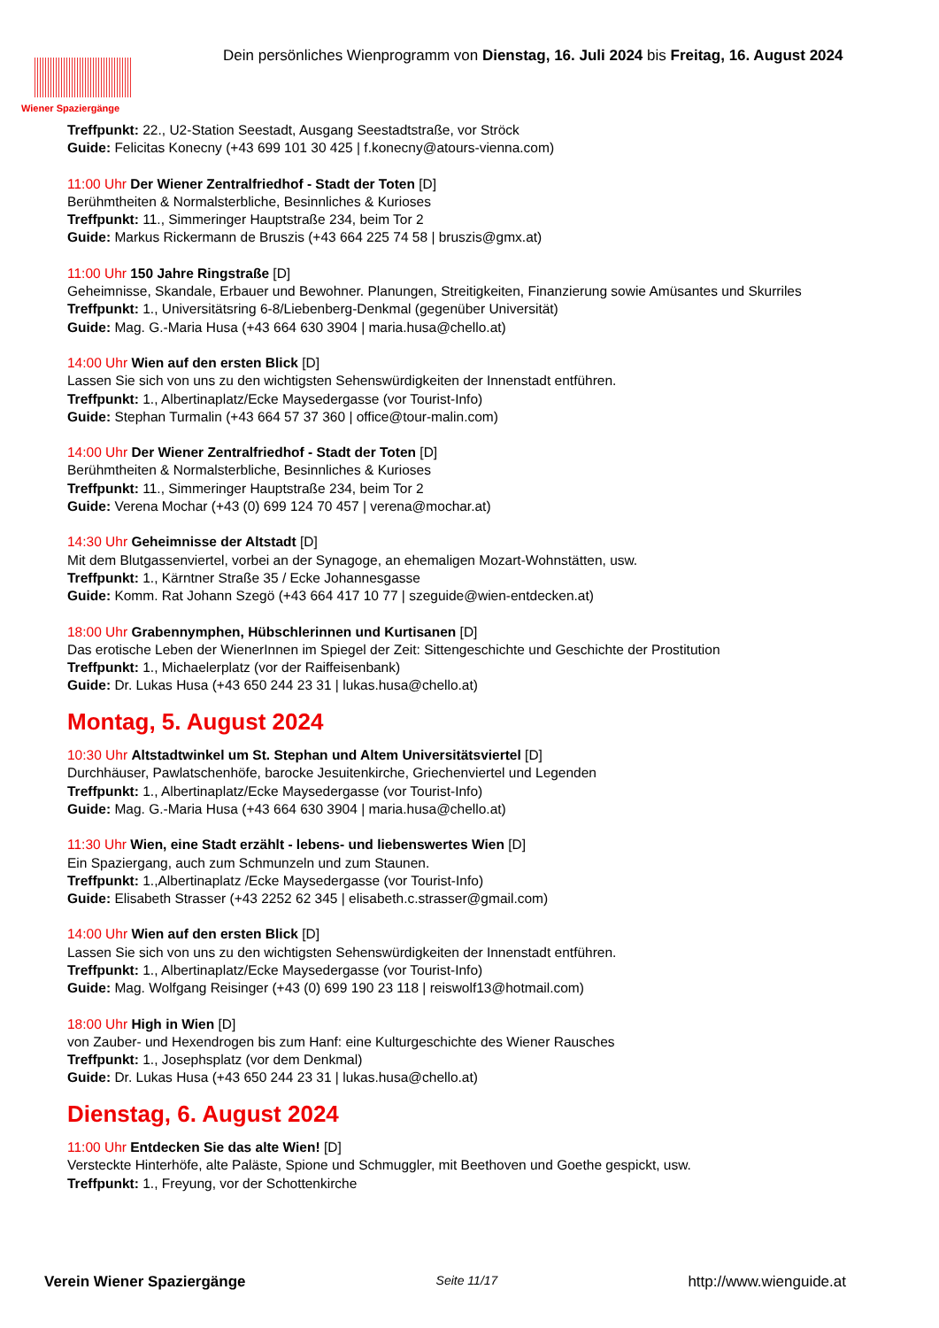Wiener Spaziergänge
Dein persönliches Wienprogramm von Dienstag, 16. Juli 2024 bis Freitag, 16. August 2024
Treffpunkt: 22., U2-Station Seestadt, Ausgang Seestadtstraße, vor Ströck
Guide: Felicitas Konecny (+43 699 101 30 425 | f.konecny@atours-vienna.com)
11:00 Uhr Der Wiener Zentralfriedhof - Stadt der Toten [D]
Berühmtheiten & Normalsterbliche, Besinnliches & Kurioses
Treffpunkt: 11., Simmeringer Hauptstraße 234, beim Tor 2
Guide: Markus Rickermann de Bruszis (+43 664 225 74 58 | bruszis@gmx.at)
11:00 Uhr 150 Jahre Ringstraße [D]
Geheimnisse, Skandale, Erbauer und Bewohner. Planungen, Streitigkeiten, Finanzierung sowie Amüsantes und Skurriles
Treffpunkt: 1., Universitätsring 6-8/Liebenberg-Denkmal (gegenüber Universität)
Guide: Mag. G.-Maria Husa (+43 664 630 3904 | maria.husa@chello.at)
14:00 Uhr Wien auf den ersten Blick [D]
Lassen Sie sich von uns zu den wichtigsten Sehenswürdigkeiten der Innenstadt entführen.
Treffpunkt: 1., Albertinaplatz/Ecke Maysedergasse (vor Tourist-Info)
Guide: Stephan Turmalin (+43 664 57 37 360 | office@tour-malin.com)
14:00 Uhr Der Wiener Zentralfriedhof - Stadt der Toten [D]
Berühmtheiten & Normalsterbliche, Besinnliches & Kurioses
Treffpunkt: 11., Simmeringer Hauptstraße 234, beim Tor 2
Guide: Verena Mochar (+43 (0) 699 124 70 457 | verena@mochar.at)
14:30 Uhr Geheimnisse der Altstadt [D]
Mit dem Blutgassenviertel, vorbei an der Synagoge, an ehemaligen Mozart-Wohnstätten, usw.
Treffpunkt: 1., Kärntner Straße 35 / Ecke Johannesgasse
Guide: Komm. Rat Johann Szegö (+43 664 417 10 77 | szeguide@wien-entdecken.at)
18:00 Uhr Grabennymphen, Hübschlerinnen und Kurtisanen [D]
Das erotische Leben der WienerInnen im Spiegel der Zeit: Sittengeschichte und Geschichte der Prostitution
Treffpunkt: 1., Michaelerplatz (vor der Raiffeisenbank)
Guide: Dr. Lukas Husa (+43 650 244 23 31 | lukas.husa@chello.at)
Montag, 5. August 2024
10:30 Uhr Altstadtwinkel um St. Stephan und Altem Universitätsviertel [D]
Durchhäuser, Pawlatschenhöfe, barocke Jesuitenkirche, Griechenviertel und Legenden
Treffpunkt: 1., Albertinaplatz/Ecke Maysedergasse (vor Tourist-Info)
Guide: Mag. G.-Maria Husa (+43 664 630 3904 | maria.husa@chello.at)
11:30 Uhr Wien, eine Stadt erzählt - lebens- und liebenswertes Wien [D]
Ein Spaziergang, auch zum Schmunzeln und zum Staunen.
Treffpunkt: 1.,Albertinaplatz /Ecke Maysedergasse (vor Tourist-Info)
Guide: Elisabeth Strasser (+43 2252 62 345 | elisabeth.c.strasser@gmail.com)
14:00 Uhr Wien auf den ersten Blick [D]
Lassen Sie sich von uns zu den wichtigsten Sehenswürdigkeiten der Innenstadt entführen.
Treffpunkt: 1., Albertinaplatz/Ecke Maysedergasse (vor Tourist-Info)
Guide: Mag. Wolfgang Reisinger (+43 (0) 699 190 23 118 | reiswolf13@hotmail.com)
18:00 Uhr High in Wien [D]
von Zauber- und Hexendrogen bis zum Hanf: eine Kulturgeschichte des Wiener Rausches
Treffpunkt: 1., Josephsplatz (vor dem Denkmal)
Guide: Dr. Lukas Husa (+43 650 244 23 31 | lukas.husa@chello.at)
Dienstag, 6. August 2024
11:00 Uhr Entdecken Sie das alte Wien! [D]
Versteckte Hinterhöfe, alte Paläste, Spione und Schmuggler, mit Beethoven und Goethe gespickt, usw.
Treffpunkt: 1., Freyung, vor der Schottenkirche
Verein Wiener Spaziergänge Seite 11/17 http://www.wienguide.at